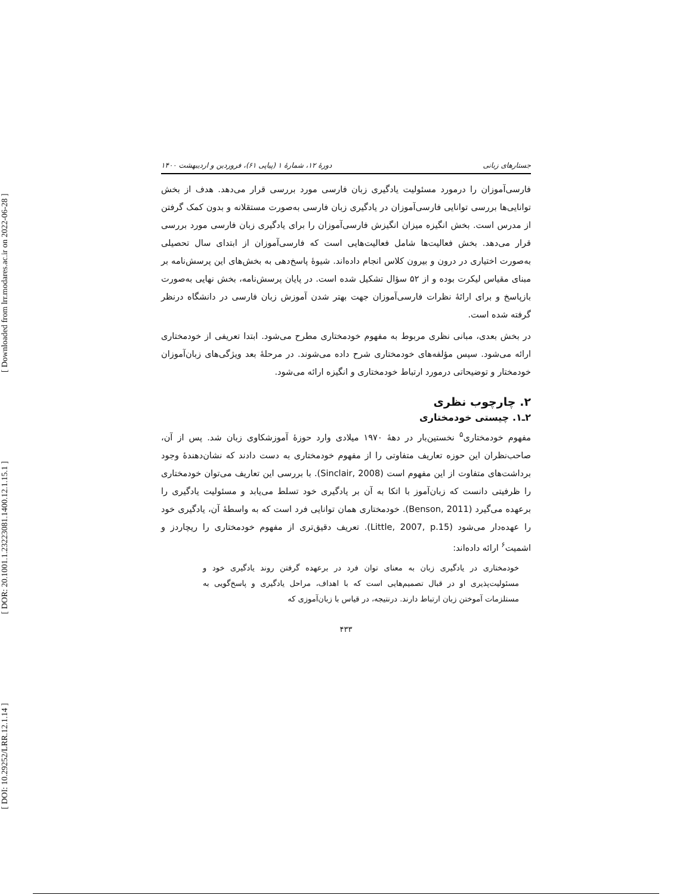[ DOI: 10.29252/LRR.12.1.14 ] [ DOR: 20.1001.1.23223081.1400.12.1.15.1 ] [ Downloaded from lrr.modares.ac.ir on 2022-06-28 ]
جستارهای زبانی دورهٔ ۱۲، شمارهٔ ۱ (پیاپی ۶۱)، فروردین و اردیبهشت ۱۴۰۰
فارسی‌آموزان را درمورد مسئولیت یادگیری زبان فارسی مورد بررسی قرار می‌دهد. هدف از بخش توانایی‌ها بررسی توانایی فارسی‌آموزان در یادگیری زبان فارسی به‌صورت مستقلانه و بدون کمک گرفتن از مدرس است. بخش انگیزه میزان انگیزش فارسی‌آموزان را برای یادگیری زبان فارسی مورد بررسی قرار می‌دهد. بخش فعالیت‌ها شامل فعالیت‌هایی است که فارسی‌آموزان از ابتدای سال تحصیلی به‌صورت اختیاری در درون و بیرون کلاس انجام داده‌اند. شیوهٔ پاسخ‌دهی به بخش‌های این پرسش‌نامه بر مبنای مقیاس لیکرت بوده و از ۵۲ سؤال تشکیل شده است. در پایان پرسش‌نامه، بخش نهایی به‌صورت بازپاسخ و برای ارائهٔ نظرات فارسی‌آموزان جهت بهتر شدن آموزش زبان فارسی در دانشگاه درنظر گرفته شده است.
در بخش بعدی، مبانی نظری مربوط به مفهوم خودمختاری مطرح می‌شود. ابتدا تعریفی از خودمختاری ارائه می‌شود. سپس مؤلفه‌های خودمختاری شرح داده می‌شوند. در مرحلهٔ بعد ویژگی‌های زبان‌آموزان خودمختار و توضیحاتی درمورد ارتباط خودمختاری و انگیزه ارائه می‌شود.
۲. چارچوب نظری
۲ـ۱. چیستی خودمختاری
مفهوم خودمختاری<sup>۵</sup> نخستین‌بار در دههٔ ۱۹۷۰ میلادی وارد حوزهٔ آموزشکاوی زبان شد. پس از آن، صاحب‌نظران این حوزه تعاریف متفاوتی را از مفهوم خودمختاری به دست دادند که نشان‌دهندهٔ وجود برداشت‌های متفاوت از این مفهوم است (Sinclair, 2008). با بررسی این تعاریف می‌توان خودمختاری را ظرفیتی دانست که زبان‌آموز با اتکا به آن بر یادگیری خود تسلط می‌یابد و مسئولیت یادگیری را برعهده می‌گیرد (Benson, 2011). خودمختاری همان توانایی فرد است که به واسطهٔ آن، یادگیری خود را عهده‌دار می‌شود (Little, 2007, p.15). تعریف دقیق‌تری از مفهوم خودمختاری را ریچاردز و اشمیت<sup>۶</sup> ارائه داده‌اند:
خودمختاری در یادگیری زبان به معنای توان فرد در برعهده گرفتن روند یادگیری خود و مسئولیت‌پذیری او در قبال تصمیم‌هایی است که با اهداف، مراحل یادگیری و پاسخ‌گویی به مستلزمات آموختن زبان ارتباط دارند. درنتیجه، در قیاس با زبان‌آموزی که
۴۳۳